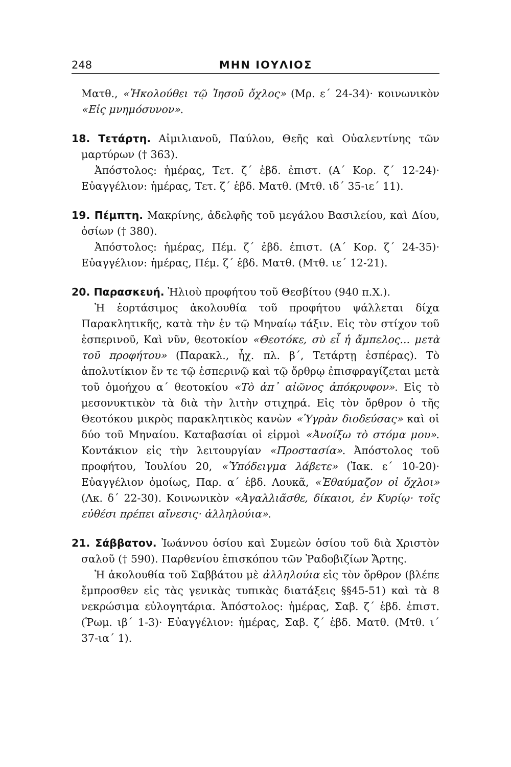248 ΜΗΝ ΙΟΥΛΙΟΣ
Ματθ., «Ἠκολούθει τῷ Ἰησοῦ ὄχλος» (Μρ. ε´ 24-34)· κοινωνικὸν «Εἰς μνημόσυνον».
18. Τετάρτη. Αἰμιλιανοῦ, Παύλου, Θεῆς καὶ Οὐαλεντίνης τῶν μαρτύρων († 363).
Ἀπόστολος: ἡμέρας, Τετ. ζ´ ἑβδ. ἐπιστ. (Α´ Κορ. ζ´ 12-24)· Εὐαγγέλιον: ἡμέρας, Τετ. ζ´ ἑβδ. Ματθ. (Μτθ. ιδ´ 35-ιε´ 11).
19. Πέμπτη. Μακρίνης, ἀδελφῆς τοῦ μεγάλου Βασιλείου, καὶ Δίου, ὁσίων († 380).
Ἀπόστολος: ἡμέρας, Πέμ. ζ´ ἑβδ. ἐπιστ. (Α´ Κορ. ζ´ 24-35)· Εὐαγγέλιον: ἡμέρας, Πέμ. ζ´ ἑβδ. Ματθ. (Μτθ. ιε´ 12-21).
20. Παρασκευή. Ἠλιοὺ προφήτου τοῦ Θεσβίτου (940 π.Χ.).
Ἡ ἑορτάσιμος ἀκολουθία τοῦ προφήτου ψάλλεται δίχα Παρακλητικῆς, κατὰ τὴν ἐν τῷ Μηναίῳ τάξιν. Εἰς τὸν στίχον τοῦ ἑσπερινοῦ, Καὶ νῦν, θεοτοκίον «Θεοτόκε, σὺ εἶ ἡ ἄμπελος... μετὰ τοῦ προφήτου» (Παρακλ., ἦχ. πλ. β´, Τετάρτῃ ἑσπέρας). Τὸ ἀπολυτίκιον ἔν τε τῷ ἑσπερινῷ καὶ τῷ ὄρθρῳ ἐπισφραγίζεται μετὰ τοῦ ὁμοήχου α´ θεοτοκίου «Τὸ ἀπ᾽ αἰῶνος ἀπόκρυφον». Εἰς τὸ μεσονυκτικὸν τὰ διὰ τὴν λιτὴν στιχηρά. Εἰς τὸν ὄρθρον ὁ τῆς Θεοτόκου μικρὸς παρακλητικὸς κανὼν «Ὑγρὰν διοδεύσας» καὶ οἱ δύο τοῦ Μηναίου. Καταβασίαι οἱ εἱρμοὶ «Ἀνοίξω τὸ στόμα μου». Κοντάκιον εἰς τὴν λειτουργίαν «Προστασία». Ἀπόστολος τοῦ προφήτου, Ἰουλίου 20, «Ὑπόδειγμα λάβετε» (Ἰακ. ε´ 10-20)· Εὐαγγέλιον ὁμοίως, Παρ. α´ ἑβδ. Λουκᾶ, «Ἐθαύμαζον οἱ ὄχλοι» (Λκ. δ´ 22-30). Κοινωνικὸν «Ἀγαλλιᾶσθε, δίκαιοι, ἐν Κυρίῳ· τοῖς εὐθέσι πρέπει αἴνεσις· ἀλληλούια».
21. Σάββατον. Ἰωάννου ὁσίου καὶ Συμεὼν ὁσίου τοῦ διὰ Χριστὸν σαλοῦ († 590). Παρθενίου ἐπισκόπου τῶν Ῥαδοβιζίων Ἄρτης.
Ἡ ἀκολουθία τοῦ Σαββάτου μὲ ἀλληλούια εἰς τὸν ὄρθρον (βλέπε ἔμπροσθεν εἰς τὰς γενικὰς τυπικὰς διατάξεις §§45-51) καὶ τὰ 8 νεκρώσιμα εὐλογητάρια. Ἀπόστολος: ἡμέρας, Σαβ. ζ´ ἑβδ. ἐπιστ. (Ῥωμ. ιβ´ 1-3)· Εὐαγγέλιον: ἡμέρας, Σαβ. ζ´ ἑβδ. Ματθ. (Μτθ. ι´ 37-ια´ 1).